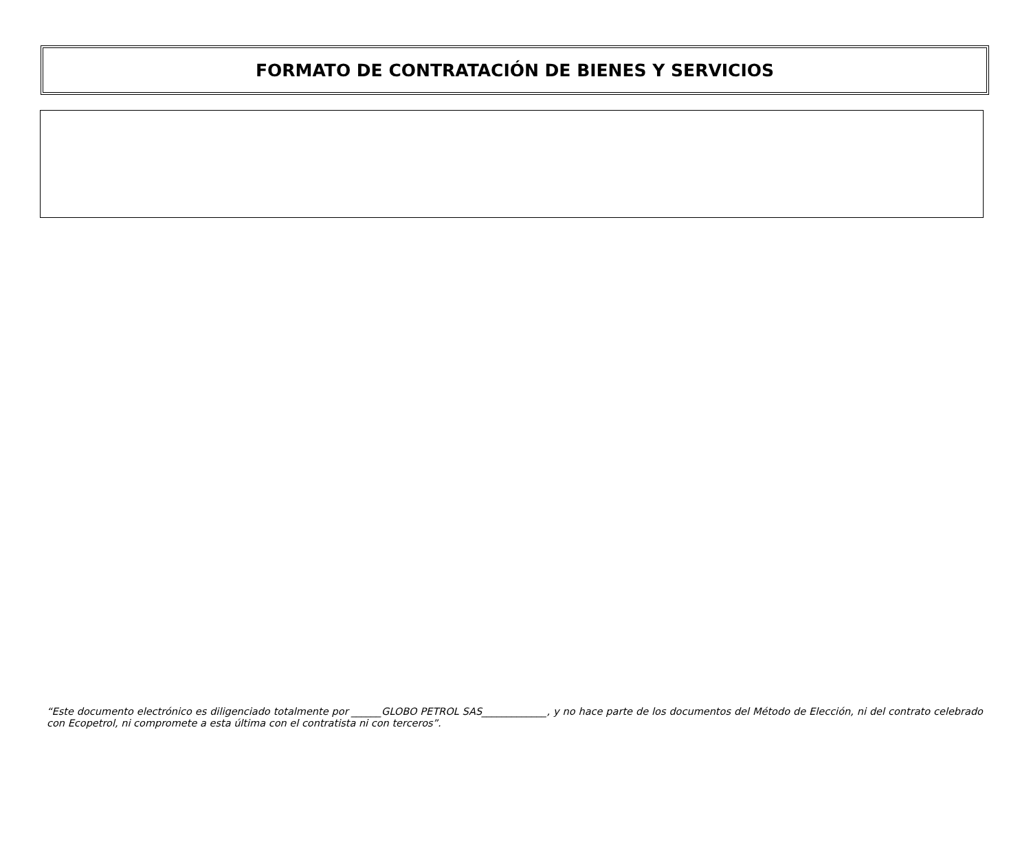FORMATO DE CONTRATACIÓN DE BIENES Y SERVICIOS
“Este documento electrónico es diligenciado totalmente por ______GLOBO PETROL SAS_____________, y no hace parte de los documentos del Método de Elección, ni del contrato celebrado con Ecopetrol, ni compromete a esta última con el contratista ni con terceros”.